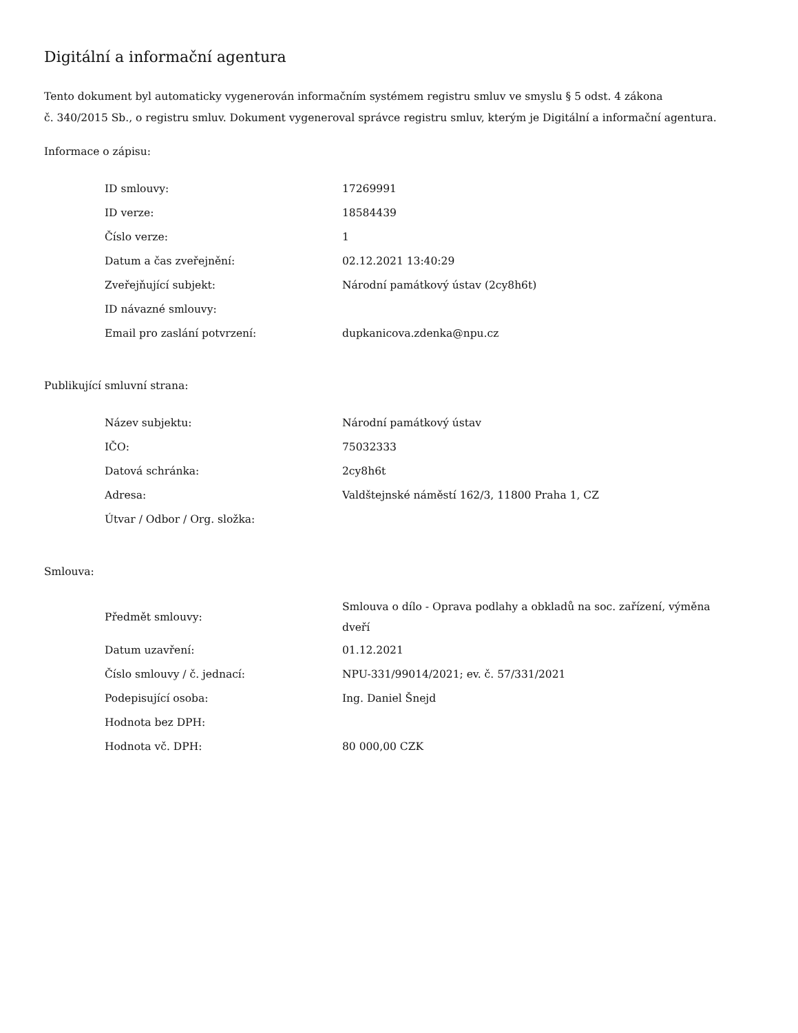Digitální a informační agentura
Tento dokument byl automaticky vygenerován informačním systémem registru smluv ve smyslu § 5 odst. 4 zákona
č. 340/2015 Sb., o registru smluv. Dokument vygeneroval správce registru smluv, kterým je Digitální a informační agentura.
Informace o zápisu:
| ID smlouvy: | 17269991 |
| ID verze: | 18584439 |
| Číslo verze: | 1 |
| Datum a čas zveřejnění: | 02.12.2021 13:40:29 |
| Zveřejňující subjekt: | Národní památkový ústav (2cy8h6t) |
| ID návazné smlouvy: | |
| Email pro zaslání potvrzení: | dupkanicova.zdenka@npu.cz |
Publikující smluvní strana:
| Název subjektu: | Národní památkový ústav |
| IČO: | 75032333 |
| Datová schránka: | 2cy8h6t |
| Adresa: | Valdštejnské náměstí 162/3, 11800 Praha 1, CZ |
| Útvar / Odbor / Org. složka: | |
Smlouva:
| Předmět smlouvy: | Smlouva o dílo - Oprava podlahy a obkladů na soc. zařízení, výměna dveří |
| Datum uzavření: | 01.12.2021 |
| Číslo smlouvy / č. jednací: | NPU-331/99014/2021; ev. č. 57/331/2021 |
| Podepisující osoba: | Ing. Daniel Šnejd |
| Hodnota bez DPH: | |
| Hodnota vč. DPH: | 80 000,00 CZK |